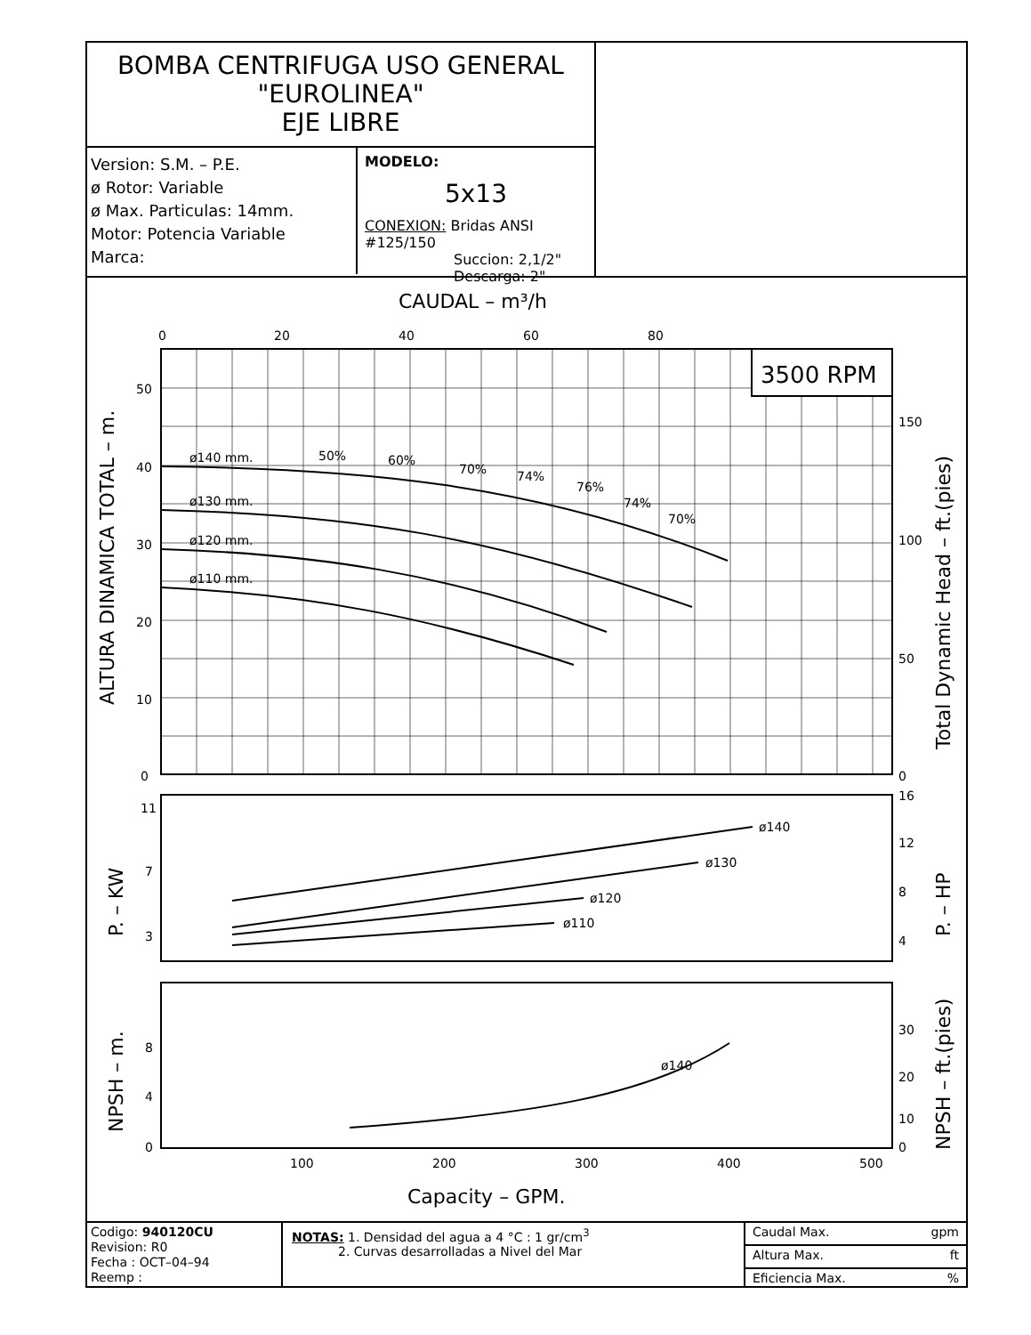BOMBA CENTRIFUGA USO GENERAL
"EUROLINEA"
EJE LIBRE
Version: S.M. – P.E.
ø Rotor: Variable
ø Max. Particulas: 14mm.
Motor: Potencia Variable
Marca:
MODELO:
5x13
CONEXION: Bridas ANSI #125/150
Succion: 2,1/2"
Descarga: 2"
CAUDAL – m³/h
0
20
40
60
80
3500 RPM
ø140 mm.
ø130 mm.
ø120 mm.
ø110 mm.
50%
60%
70%
74%
76%
74%
70%
ALTURA DINAMICA TOTAL – m.
Total Dynamic Head – ft.(pies)
50
40
30
20
10
0
150
100
50
0
ø140
ø130
ø120
ø110
P. – KW
P. – HP
11
7
3
16
12
8
4
ø140
NPSH – m.
NPSH – ft.(pies)
8
4
0
30
20
10
0
100
200
300
400
500
Capacity – GPM.
Codigo: 940120CU
Revision: R0
Fecha : OCT–04–94
Reemp :
NOTAS: 1. Densidad del agua a 4 °C : 1 gr/cm<sup>3</sup>
2. Curvas desarrolladas a Nivel del Mar
Caudal Max. gpm
Altura Max. ft
Eficiencia Max.%